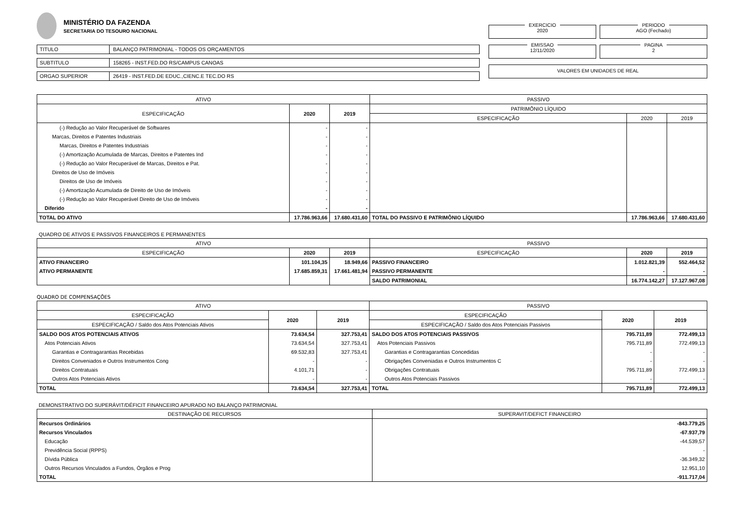MINISTÉRIO DA FAZENDA
SECRETARIA DO TESOURO NACIONAL
TITULO BALANÇO PATRIMONIAL - TODOS OS ORÇAMENTOS
SUBTITULO 158265 - INST.FED.DO RS/CAMPUS CANOAS
ORGAO SUPERIOR 26419 - INST.FED.DE EDUC.,CIENC.E TEC.DO RS
EXERCICIO
2020
PERIODO
AGO (Fechado)
EMISSAO
12/11/2020
PAGINA
2
VALORES EM UNIDADES DE REAL
| ATIVO | | | PASSIVO | | |
| --- | --- | --- | --- | --- | --- |
| ESPECIFICAÇÃO | 2020 | 2019 | PATRIMÔNIO LÍQUIDO | | |
| | | | ESPECIFICAÇÃO | 2020 | 2019 |
| (-) Redução ao Valor Recuperável de Softwares | - | - | | | |
| Marcas, Direitos e Patentes Industriais | - | - | | | |
| Marcas, Direitos e Patentes Industriais | - | - | | | |
| (-) Amortização Acumulada de Marcas, Direitos e Patentes Ind | - | - | | | |
| (-) Redução ao Valor Recuperável de Marcas, Direitos e Pat. | - | - | | | |
| Direitos de Uso de Imóveis | - | - | | | |
| Direitos de Uso de Imóveis | - | - | | | |
| (-) Amortização Acumulada de Direito de Uso de Imóveis | - | - | | | |
| (-) Redução ao Valor Recuperável Direito de Uso de Imóveis | - | - | | | |
| Diferido | - | - | | | |
| TOTAL DO ATIVO | 17.786.963,66 | 17.680.431,60 | TOTAL DO PASSIVO E PATRIMÔNIO LÍQUIDO | 17.786.963,66 | 17.680.431,60 |
QUADRO DE ATIVOS E PASSIVOS FINANCEIROS E PERMANENTES
| ATIVO | | | PASSIVO | | |
| --- | --- | --- | --- | --- | --- |
| ESPECIFICAÇÃO | 2020 | 2019 | ESPECIFICAÇÃO | 2020 | 2019 |
| ATIVO FINANCEIRO | 101.104,35 | 18.949,66 | PASSIVO FINANCEIRO | 1.012.821,39 | 552.464,52 |
| ATIVO PERMANENTE | 17.685.859,31 | 17.661.481,94 | PASSIVO PERMANENTE | - | - |
| | | | SALDO PATRIMONIAL | 16.774.142,27 | 17.127.967,08 |
QUADRO DE COMPENSAÇÕES
| ATIVO | | | PASSIVO | | |
| --- | --- | --- | --- | --- | --- |
| ESPECIFICAÇÃO | 2020 | 2019 | ESPECIFICAÇÃO | 2020 | 2019 |
| ESPECIFICAÇÃO / Saldo dos Atos Potenciais Ativos | | | ESPECIFICAÇÃO / Saldo dos Atos Potenciais Passivos | | |
| SALDO DOS ATOS POTENCIAIS ATIVOS | 73.634,54 | 327.753,41 | SALDO DOS ATOS POTENCIAIS PASSIVOS | 795.711,89 | 772.499,13 |
| Atos Potenciais Ativos | 73.634,54 | 327.753,41 | Atos Potenciais Passivos | 795.711,89 | 772.499,13 |
| Garantias e Contragarantias Recebidas | 69.532,83 | 327.753,41 | Garantias e Contragarantias Concedidas | - | - |
| Direitos Conveniados e Outros Instrumentos Cong | - | - | Obrigações Conveniadas e Outros Instrumentos C | - | - |
| Direitos Contratuais | 4.101,71 | - | Obrigações Contratuais | 795.711,89 | 772.499,13 |
| Outros Atos Potenciais Ativos | - | - | Outros Atos Potenciais Passivos | - | - |
| TOTAL | 73.634,54 | 327.753,41 | TOTAL | 795.711,89 | 772.499,13 |
DEMONSTRATIVO DO SUPERÁVIT/DÉFICIT FINANCEIRO APURADO NO BALANÇO PATRIMONIAL
| DESTINAÇÃO DE RECURSOS | SUPERAVIT/DEFICT FINANCEIRO |
| --- | --- |
| Recursos Ordinários | -843.779,25 |
| Recursos Vinculados | -67.937,79 |
| Educação | -44.539,57 |
| Previdência Social (RPPS) | - |
| Dívida Pública | -36.349,32 |
| Outros Recursos Vinculados a Fundos, Órgãos e Prog | 12.951,10 |
| TOTAL | -911.717,04 |